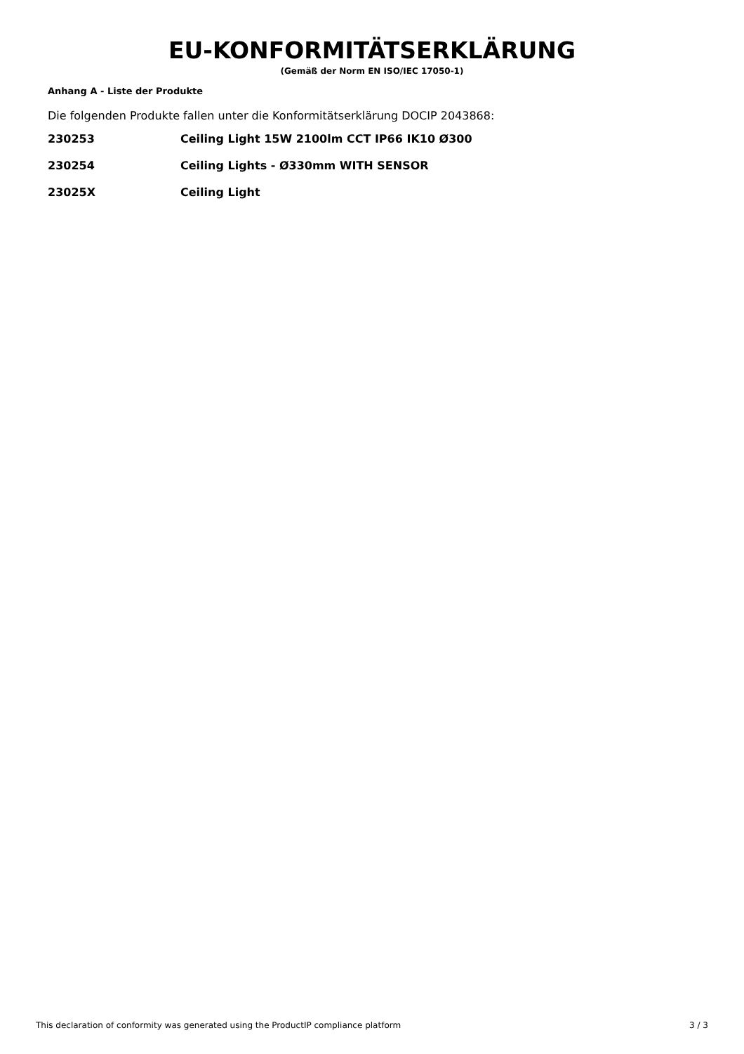EU-KONFORMITÄTSERKLÄRUNG
(Gemäß der Norm EN ISO/IEC 17050-1)
Anhang A - Liste der Produkte
Die folgenden Produkte fallen unter die Konformitätserklärung DOCIP 2043868:
| 230253 | Ceiling Light 15W 2100lm CCT IP66 IK10 Ø300 |
| 230254 | Ceiling Lights - Ø330mm WITH SENSOR |
| 23025X | Ceiling Light |
This declaration of conformity was generated using the ProductIP compliance platform 3 / 3